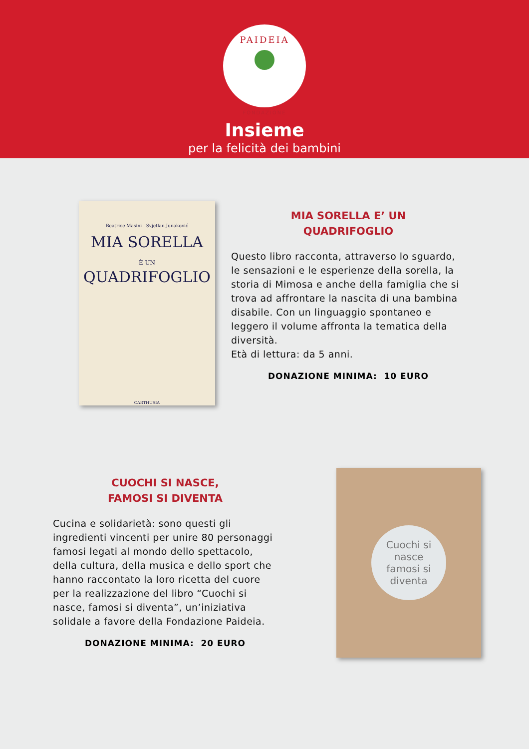PAIDEIA
FONDAZIONE
Insieme
per la felicità dei bambini
Beatrice Masini Svjetlan Junaković
MIA SORELLA
È UN
QUADRIFOGLIO
CARTHUSIA
MIA SORELLA E’ UN
QUADRIFOGLIO
Questo libro racconta, attraverso lo sguardo, le sensazioni e le esperienze della sorella, la storia di Mimosa e anche della famiglia che si trova ad affrontare la nascita di una bambina disabile. Con un linguaggio spontaneo e leggero il volume affronta la tematica della diversità.
Età di lettura: da 5 anni.
DONAZIONE MINIMA: 10 EURO
CUOCHI SI NASCE,
FAMOSI SI DIVENTA
Cucina e solidarietà: sono questi gli ingredienti vincenti per unire 80 personaggi famosi legati al mondo dello spettacolo, della cultura, della musica e dello sport che hanno raccontato la loro ricetta del cuore per la realizzazione del libro “Cuochi si nasce, famosi si diventa”, un’iniziativa solidale a favore della Fondazione Paideia.
DONAZIONE MINIMA: 20 EURO
Cuochi si nasce
famosi si diventa